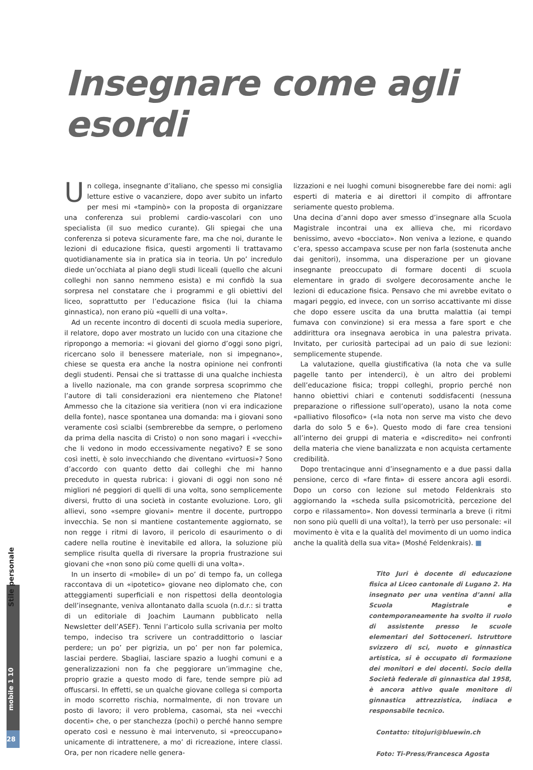Insegnare come agli esordi
Stile personale
mobile 1 10
28
Un collega, insegnante d’italiano, che spesso mi consiglia letture estive o vacanziere, dopo aver subito un infarto per mesi mi «tampinò» con la proposta di organizzare una conferenza sui problemi cardio-vascolari con uno specialista (il suo medico curante). Gli spiegai che una conferenza si poteva sicuramente fare, ma che noi, durante le lezioni di educazione fisica, questi argomenti li trattavamo quotidianamente sia in pratica sia in teoria. Un po’ incredulo diede un’occhiata al piano degli studi liceali (quello che alcuni colleghi non sanno nemmeno esista) e mi confidò la sua sorpresa nel constatare che i programmi e gli obiettivi del liceo, soprattutto per l’educazione fisica (lui la chiama ginnastica), non erano più «quelli di una volta».
Ad un recente incontro di docenti di scuola media superiore, il relatore, dopo aver mostrato un lucido con una citazione che ripropongo a memoria: «i giovani del giorno d’oggi sono pigri, ricercano solo il benessere materiale, non si impegnano», chiese se questa era anche la nostra opinione nei confronti degli studenti. Pensai che si trattasse di una qualche inchiesta a livello nazionale, ma con grande sorpresa scoprimmo che l’autore di tali considerazioni era nientemeno che Platone! Ammesso che la citazione sia veritiera (non vi era indicazione della fonte), nasce spontanea una domanda: ma i giovani sono veramente così scialbi (sembrerebbe da sempre, o perlomeno da prima della nascita di Cristo) o non sono magari i «vecchi» che li vedono in modo eccessivamente negativo? E se sono così inetti, è solo invecchiando che diventano «virtuosi»? Sono d’accordo con quanto detto dai colleghi che mi hanno preceduto in questa rubrica: i giovani di oggi non sono né migliori né peggiori di quelli di una volta, sono semplicemente diversi, frutto di una società in costante evoluzione. Loro, gli allievi, sono «sempre giovani» mentre il docente, purtroppo invecchia. Se non si mantiene costantemente aggiornato, se non regge i ritmi di lavoro, il pericolo di esaurimento o di cadere nella routine è inevitabile ed allora, la soluzione più semplice risulta quella di riversare la propria frustrazione sui giovani che «non sono più come quelli di una volta».
In un inserto di «mobile» di un po’ di tempo fa, un collega raccontava di un «ipotetico» giovane neo diplomato che, con atteggiamenti superficiali e non rispettosi della deontologia dell’insegnante, veniva allontanato dalla scuola (n.d.r.: si tratta di un editoriale di Joachim Laumann pubblicato nella Newsletter dell’ASEF). Tenni l’articolo sulla scrivania per molto tempo, indeciso tra scrivere un contraddittorio o lasciar perdere; un po’ per pigrizia, un po’ per non far polemica, lasciai perdere. Sbagliai, lasciare spazio a luoghi comuni e a generalizzazioni non fa che peggiorare un’immagine che, proprio grazie a questo modo di fare, tende sempre più ad offuscarsi. In effetti, se un qualche giovane collega si comporta in modo scorretto rischia, normalmente, di non trovare un posto di lavoro; il vero problema, casomai, sta nei «vecchi docenti» che, o per stanchezza (pochi) o perché hanno sempre operato così e nessuno è mai intervenuto, si «preoccupano» unicamente di intrattenere, a mo’ di ricreazione, intere classi. Ora, per non ricadere nelle genera-
lizzazioni e nei luoghi comuni bisognerebbe fare dei nomi: agli esperti di materia e ai direttori il compito di affrontare seriamente questo problema.
Una decina d’anni dopo aver smesso d’insegnare alla Scuola Magistrale incontrai una ex allieva che, mi ricordavo benissimo, avevo «bocciato». Non veniva a lezione, e quando c’era, spesso accampava scuse per non farla (sostenuta anche dai genitori), insomma, una disperazione per un giovane insegnante preoccupato di formare docenti di scuola elementare in grado di svolgere decorosamente anche le lezioni di educazione fisica. Pensavo che mi avrebbe evitato o magari peggio, ed invece, con un sorriso accattivante mi disse che dopo essere uscita da una brutta malattia (ai tempi fumava con convinzione) si era messa a fare sport e che addirittura ora insegnava aerobica in una palestra privata. Invitato, per curiosità partecipai ad un paio di sue lezioni: semplicemente stupende.
La valutazione, quella giustificativa (la nota che va sulle pagelle tanto per intenderci), è un altro dei problemi dell’educazione fisica; troppi colleghi, proprio perché non hanno obiettivi chiari e contenuti soddisfacenti (nessuna preparazione o riflessione sull’operato), usano la nota come «palliativo filosofico» («la nota non serve ma visto che devo darla do solo 5 e 6»). Questo modo di fare crea tensioni all’interno dei gruppi di materia e «discredito» nei confronti della materia che viene banalizzata e non acquista certamente credibilità.
Dopo trentacinque anni d’insegnamento e a due passi dalla pensione, cerco di «fare finta» di essere ancora agli esordi. Dopo un corso con lezione sul metodo Feldenkrais sto aggiornando la «scheda sulla psicomotricità, percezione del corpo e rilassamento». Non dovessi terminarla a breve (i ritmi non sono più quelli di una volta!), la terrò per uso personale: «il movimento è vita e la qualità del movimento di un uomo indica anche la qualità della sua vita» (Moshé Feldenkrais). ■
Tito Juri è docente di educazione fisica al Liceo cantonale di Lugano 2. Ha insegnato per una ventina d’anni alla Scuola Magistrale e contemporaneamente ha svolto il ruolo di assistente presso le scuole elementari del Sottoceneri. Istruttore svizzero di sci, nuoto e ginnastica artistica, si è occupato di formazione dei monitori e dei docenti. Socio della Società federale di ginnastica dal 1958, è ancora attivo quale monitore di ginnastica attrezzistica, indiaca e responsabile tecnico.
Contatto: titojuri@bluewin.ch
Foto: Ti-Press/Francesca Agosta